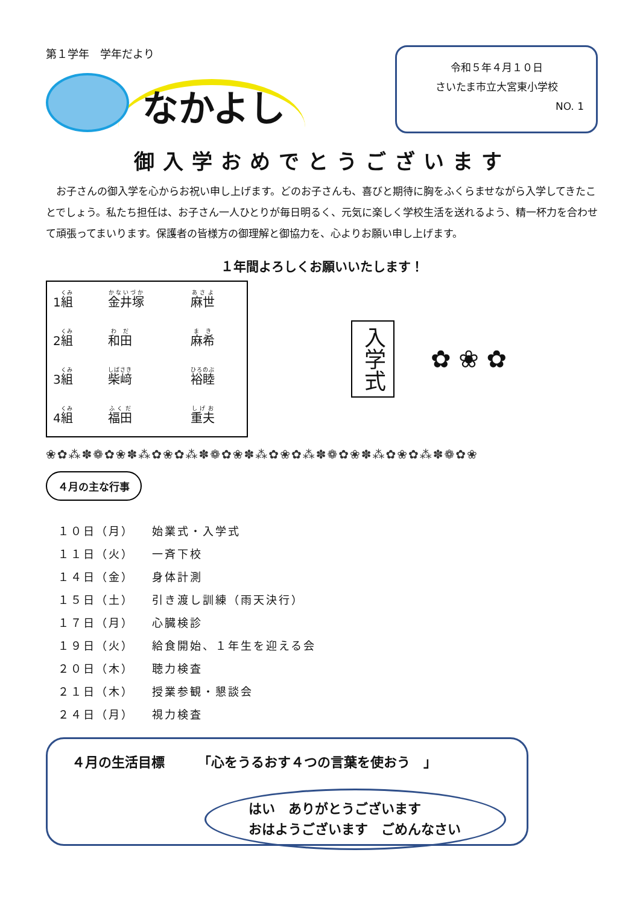第１学年　学年だより
なかよし
令和５年４月１０日
さいたま市立大宮東小学校
NO. 1
御入学おめでとうございます
お子さんの御入学を心からお祝い申し上げます。どのお子さんも、喜びと期待に胸をふくらませながら入学してきたことでしょう。私たち担任は、お子さん一人ひとりが毎日明るく、元気に楽しく学校生活を送れるよう、精一杯力を合わせて頑張ってまいります。保護者の皆様方の御理解と御協力を、心よりお願い申し上げます。
１年間よろしくお願いいたします！
| 1 組 | 金井塚 | 麻世 |
| 2 組 | 和田 | 麻希 |
| 3 組 | 柴﨑 | 裕睦 |
| 4 組 | 福田 | 重夫 |
入学式
✿ ❀ ✿
❀✿⁂✽❁✿❀✽⁂✿❀✿⁂✽❁✿❀✽⁂✿❀✿⁂✽❁✿❀✽⁂✿❀✿⁂✽❁✿❀
４月の主な行事
| １０日（月） | 始業式・入学式 |
| １１日（火） | 一斉下校 |
| １４日（金） | 身体計測 |
| １５日（土） | 引き渡し訓練（雨天決行） |
| １７日（月） | 心臓検診 |
| １９日（火） | 給食開始、１年生を迎える会 |
| ２０日（木） | 聴力検査 |
| ２１日（木） | 授業参観・懇談会 |
| ２４日（月） | 視力検査 |
４月の生活目標　　　「心をうるおす４つの言葉を使おう　」
はい　ありがとうございます
おはようございます　ごめんなさい